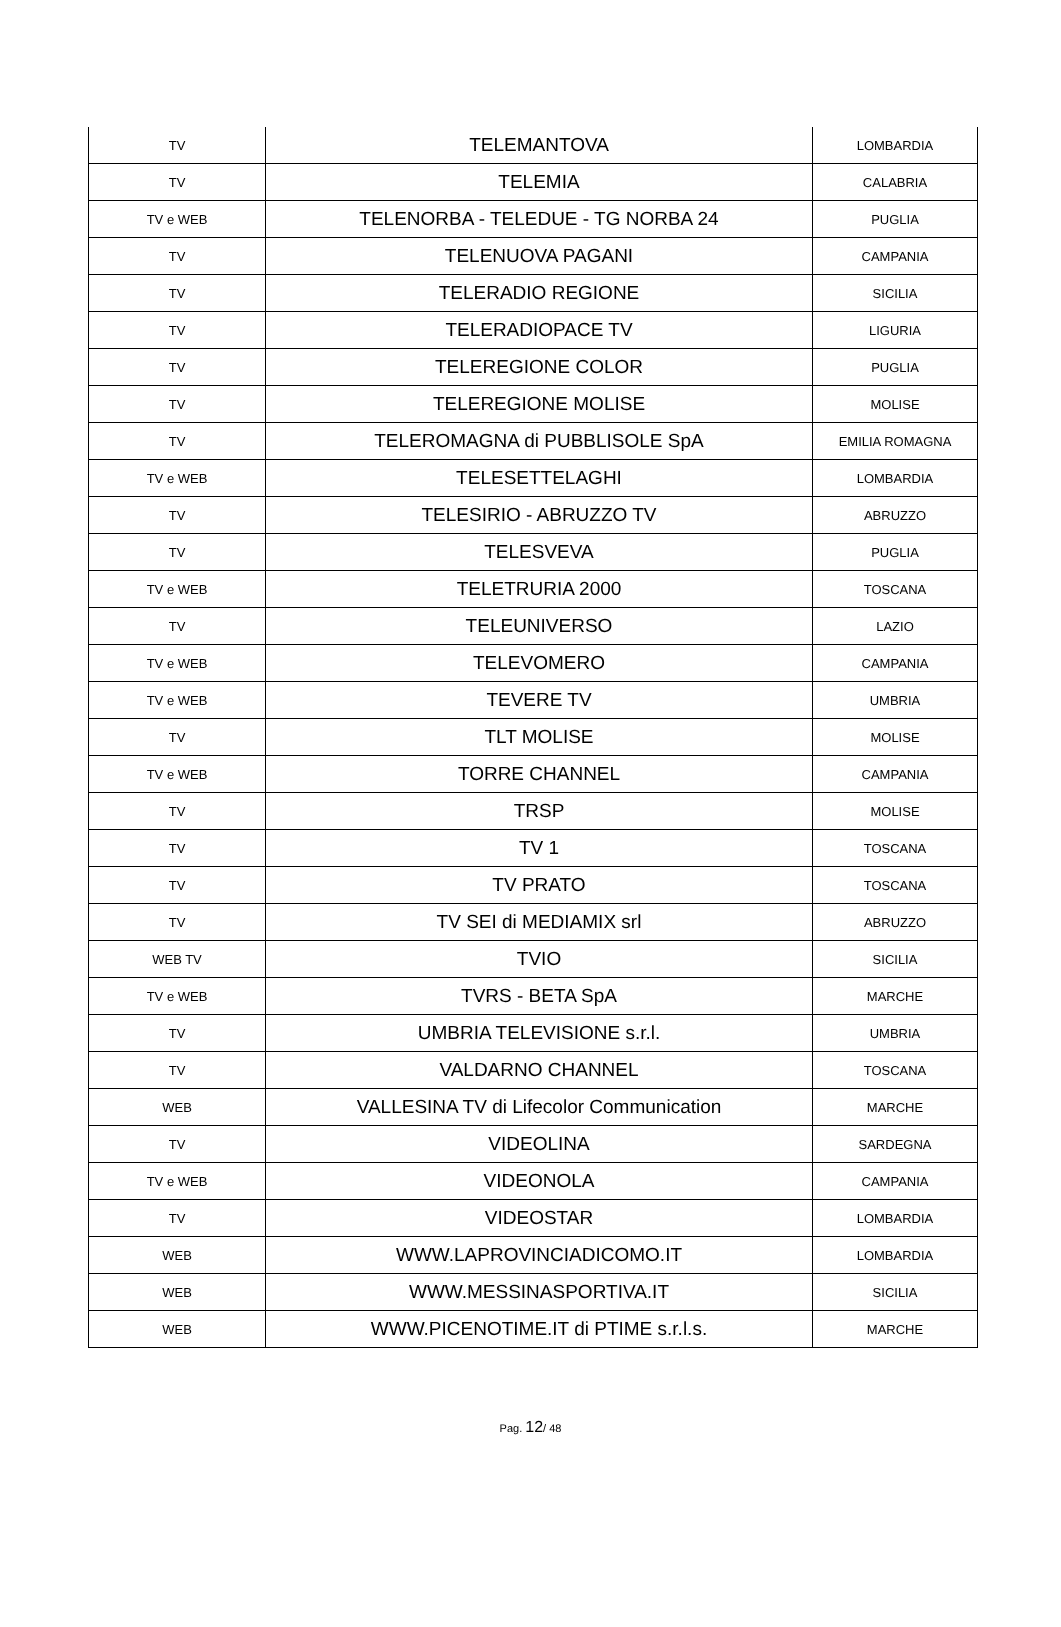| TV | TELEMANTOVA | LOMBARDIA |
| TV | TELEMIA | CALABRIA |
| TV e WEB | TELENORBA - TELEDUE - TG NORBA 24 | PUGLIA |
| TV | TELENUOVA PAGANI | CAMPANIA |
| TV | TELERADIO REGIONE | SICILIA |
| TV | TELERADIOPACE TV | LIGURIA |
| TV | TELEREGIONE COLOR | PUGLIA |
| TV | TELEREGIONE MOLISE | MOLISE |
| TV | TELEROMAGNA di PUBBLISOLE SpA | EMILIA ROMAGNA |
| TV e WEB | TELESETTELAGHI | LOMBARDIA |
| TV | TELESIRIO - ABRUZZO TV | ABRUZZO |
| TV | TELESVEVA | PUGLIA |
| TV e WEB | TELETRURIA 2000 | TOSCANA |
| TV | TELEUNIVERSO | LAZIO |
| TV e WEB | TELEVOMERO | CAMPANIA |
| TV e WEB | TEVERE TV | UMBRIA |
| TV | TLT MOLISE | MOLISE |
| TV e WEB | TORRE CHANNEL | CAMPANIA |
| TV | TRSP | MOLISE |
| TV | TV 1 | TOSCANA |
| TV | TV PRATO | TOSCANA |
| TV | TV SEI di MEDIAMIX srl | ABRUZZO |
| WEB TV | TVIO | SICILIA |
| TV e WEB | TVRS - BETA SpA | MARCHE |
| TV | UMBRIA TELEVISIONE s.r.l. | UMBRIA |
| TV | VALDARNO CHANNEL | TOSCANA |
| WEB | VALLESINA TV di Lifecolor Communication | MARCHE |
| TV | VIDEOLINA | SARDEGNA |
| TV e WEB | VIDEONOLA | CAMPANIA |
| TV | VIDEOSTAR | LOMBARDIA |
| WEB | WWW.LAPROVINCIADICOMO.IT | LOMBARDIA |
| WEB | WWW.MESSINASPORTIVA.IT | SICILIA |
| WEB | WWW.PICENOTIME.IT di PTIME s.r.l.s. | MARCHE |
Pag. 12/ 48